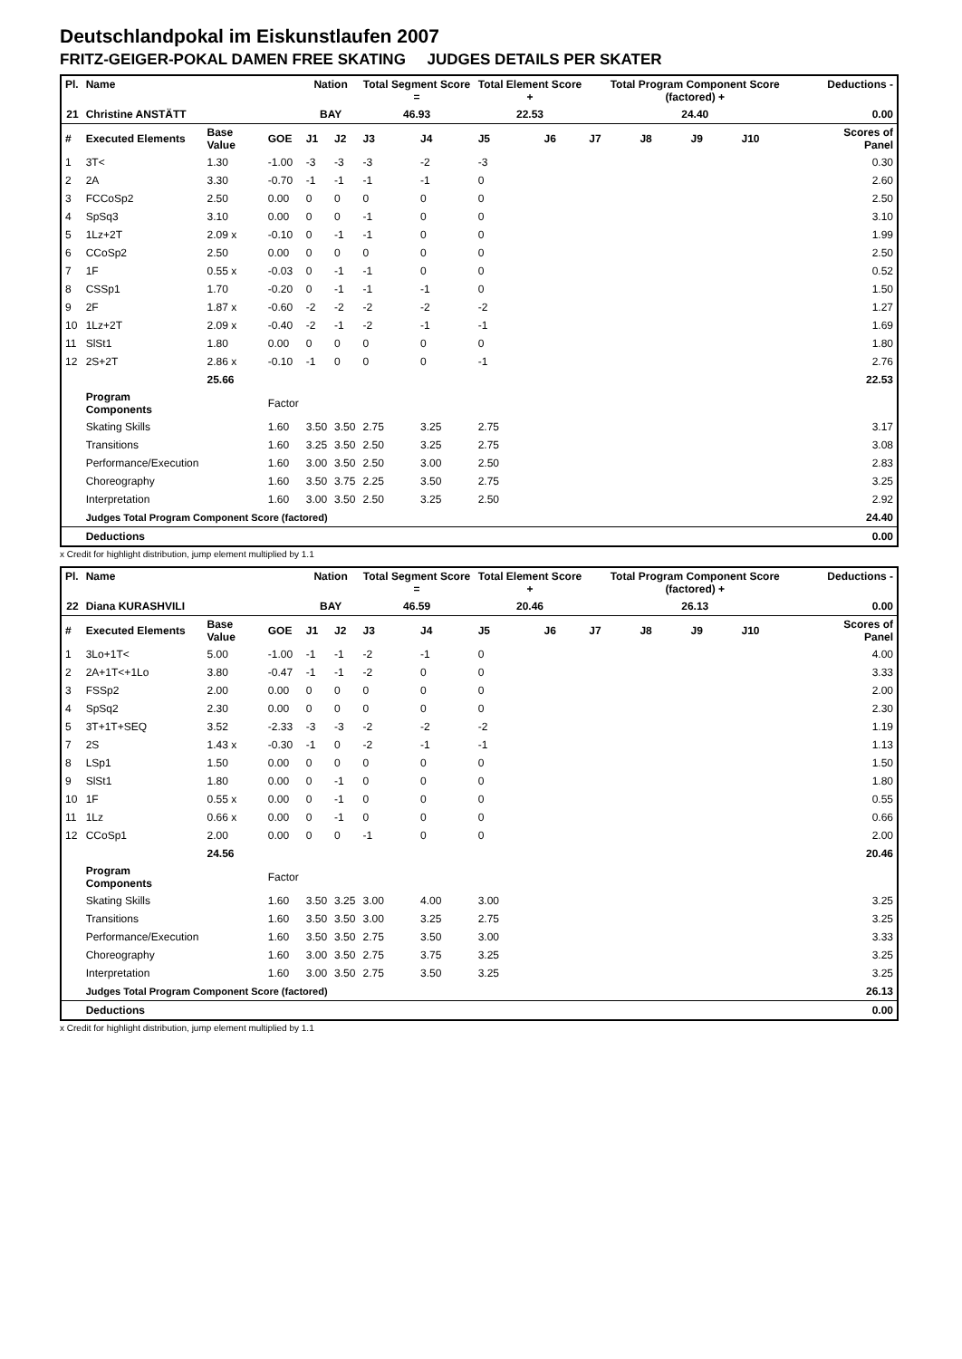Deutschlandpokal im Eiskunstlaufen 2007
FRITZ-GEIGER-POKAL DAMEN FREE SKATING JUDGES DETAILS PER SKATER
| Pl. | Name | | | Nation | | Total Segment Score = | | Total Element Score + | | Total Program Component Score (factored) + | | | | Deductions - | |
| --- | --- | --- | --- | --- | --- | --- | --- | --- | --- | --- | --- | --- | --- | --- | --- |
| 21 | Christine ANSTÄTT | | | BAY | | 46.93 | | 22.53 | | 24.40 | | | | 0.00 | |
| # | Executed Elements | Base Value | GOE | J1 | J2 | J3 | J4 | J5 | J6 | J7 | J8 | J9 | J10 | | Scores of Panel |
| 1 | 3T< | 1.30 | -1.00 | -3 | -3 | -3 | -2 | -3 | | | | | | | 0.30 |
| 2 | 2A | 3.30 | -0.70 | -1 | -1 | -1 | -1 | 0 | | | | | | | 2.60 |
| 3 | FCCoSp2 | 2.50 | 0.00 | 0 | 0 | 0 | 0 | 0 | | | | | | | 2.50 |
| 4 | SpSq3 | 3.10 | 0.00 | 0 | 0 | -1 | 0 | 0 | | | | | | | 3.10 |
| 5 | 1Lz+2T | 2.09 x | -0.10 | 0 | -1 | -1 | 0 | 0 | | | | | | | 1.99 |
| 6 | CCoSp2 | 2.50 | 0.00 | 0 | 0 | 0 | 0 | 0 | | | | | | | 2.50 |
| 7 | 1F | 0.55 x | -0.03 | 0 | -1 | -1 | 0 | 0 | | | | | | | 0.52 |
| 8 | CSSp1 | 1.70 | -0.20 | 0 | -1 | -1 | -1 | 0 | | | | | | | 1.50 |
| 9 | 2F | 1.87 x | -0.60 | -2 | -2 | -2 | -2 | -2 | | | | | | | 1.27 |
| 10 | 1Lz+2T | 2.09 x | -0.40 | -2 | -1 | -2 | -1 | -1 | | | | | | | 1.69 |
| 11 | SlSt1 | 1.80 | 0.00 | 0 | 0 | 0 | 0 | 0 | | | | | | | 1.80 |
| 12 | 2S+2T | 2.86 x | -0.10 | -1 | 0 | 0 | 0 | -1 | | | | | | | 2.76 |
| | | 25.66 | | | | | | | | | | | | | 22.53 |
| | Program Components | | Factor | | | | | | | | | | | | |
| | Skating Skills | | 1.60 | 3.50 | 3.50 | 2.75 | 3.25 | 2.75 | | | | | | | 3.17 |
| | Transitions | | 1.60 | 3.25 | 3.50 | 2.50 | 3.25 | 2.75 | | | | | | | 3.08 |
| | Performance/Execution | | 1.60 | 3.00 | 3.50 | 2.50 | 3.00 | 2.50 | | | | | | | 2.83 |
| | Choreography | | 1.60 | 3.50 | 3.75 | 2.25 | 3.50 | 2.75 | | | | | | | 3.25 |
| | Interpretation | | 1.60 | 3.00 | 3.50 | 2.50 | 3.25 | 2.50 | | | | | | | 2.92 |
| | Judges Total Program Component Score (factored) | | | | | | | | | | | | | | 24.40 |
| | Deductions | | | | | | | | | | | | | | 0.00 |
x Credit for highlight distribution, jump element multiplied by 1.1
| Pl. | Name | | | Nation | | Total Segment Score = | | Total Element Score + | | Total Program Component Score (factored) + | | | | Deductions - | |
| --- | --- | --- | --- | --- | --- | --- | --- | --- | --- | --- | --- | --- | --- | --- | --- |
| 22 | Diana KURASHVILI | | | BAY | | 46.59 | | 20.46 | | 26.13 | | | | 0.00 | |
| # | Executed Elements | Base Value | GOE | J1 | J2 | J3 | J4 | J5 | J6 | J7 | J8 | J9 | J10 | | Scores of Panel |
| 1 | 3Lo+1T< | 5.00 | -1.00 | -1 | -1 | -2 | -1 | 0 | | | | | | | 4.00 |
| 2 | 2A+1T<+1Lo | 3.80 | -0.47 | -1 | -1 | -2 | 0 | 0 | | | | | | | 3.33 |
| 3 | FSSp2 | 2.00 | 0.00 | 0 | 0 | 0 | 0 | 0 | | | | | | | 2.00 |
| 4 | SpSq2 | 2.30 | 0.00 | 0 | 0 | 0 | 0 | 0 | | | | | | | 2.30 |
| 5 | 3T+1T+SEQ | 3.52 | -2.33 | -3 | -3 | -2 | -2 | -2 | | | | | | | 1.19 |
| 7 | 2S | 1.43 x | -0.30 | -1 | 0 | -2 | -1 | -1 | | | | | | | 1.13 |
| 8 | LSp1 | 1.50 | 0.00 | 0 | 0 | 0 | 0 | 0 | | | | | | | 1.50 |
| 9 | SlSt1 | 1.80 | 0.00 | 0 | -1 | 0 | 0 | 0 | | | | | | | 1.80 |
| 10 | 1F | 0.55 x | 0.00 | 0 | -1 | 0 | 0 | 0 | | | | | | | 0.55 |
| 11 | 1Lz | 0.66 x | 0.00 | 0 | -1 | 0 | 0 | 0 | | | | | | | 0.66 |
| 12 | CCoSp1 | 2.00 | 0.00 | 0 | 0 | -1 | 0 | 0 | | | | | | | 2.00 |
| | | 24.56 | | | | | | | | | | | | | 20.46 |
| | Program Components | | Factor | | | | | | | | | | | | |
| | Skating Skills | | 1.60 | 3.50 | 3.25 | 3.00 | 4.00 | 3.00 | | | | | | | 3.25 |
| | Transitions | | 1.60 | 3.50 | 3.50 | 3.00 | 3.25 | 2.75 | | | | | | | 3.25 |
| | Performance/Execution | | 1.60 | 3.50 | 3.50 | 2.75 | 3.50 | 3.00 | | | | | | | 3.33 |
| | Choreography | | 1.60 | 3.00 | 3.50 | 2.75 | 3.75 | 3.25 | | | | | | | 3.25 |
| | Interpretation | | 1.60 | 3.00 | 3.50 | 2.75 | 3.50 | 3.25 | | | | | | | 3.25 |
| | Judges Total Program Component Score (factored) | | | | | | | | | | | | | | 26.13 |
| | Deductions | | | | | | | | | | | | | | 0.00 |
x Credit for highlight distribution, jump element multiplied by 1.1